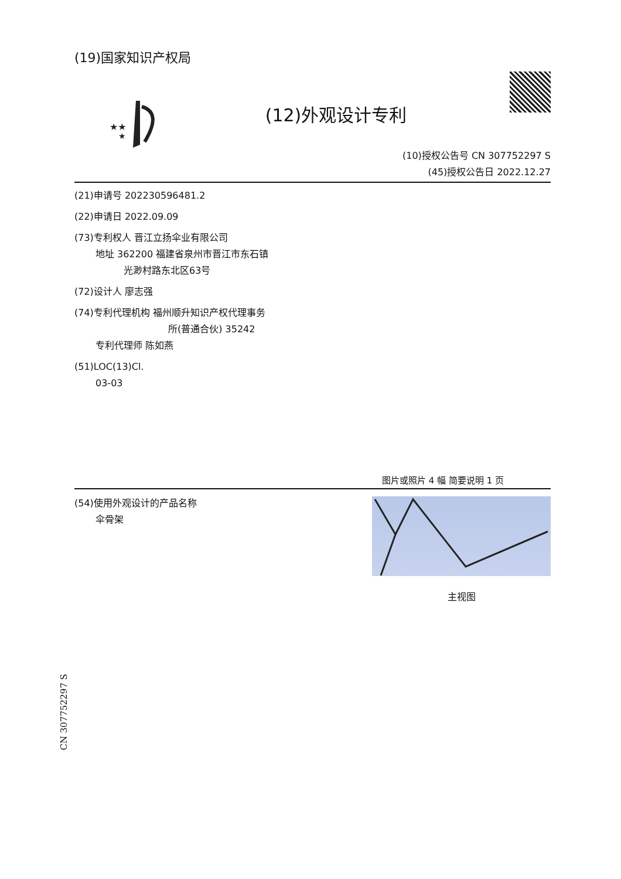(19)国家知识产权局
★★
★
(12)外观设计专利
(10)授权公告号 CN 307752297 S
(45)授权公告日 2022.12.27
(21)申请号 202230596481.2
(22)申请日 2022.09.09
(73)专利权人 晋江立扬伞业有限公司
地址 362200 福建省泉州市晋江市东石镇
光渺村路东北区63号
(72)设计人 廖志强
(74)专利代理机构 福州顺升知识产权代理事务
所(普通合伙) 35242
专利代理师 陈如燕
(51)LOC(13)Cl.
03-03
图片或照片 4 幅 简要说明 1 页
(54)使用外观设计的产品名称
伞骨架
主视图
CN 307752297 S